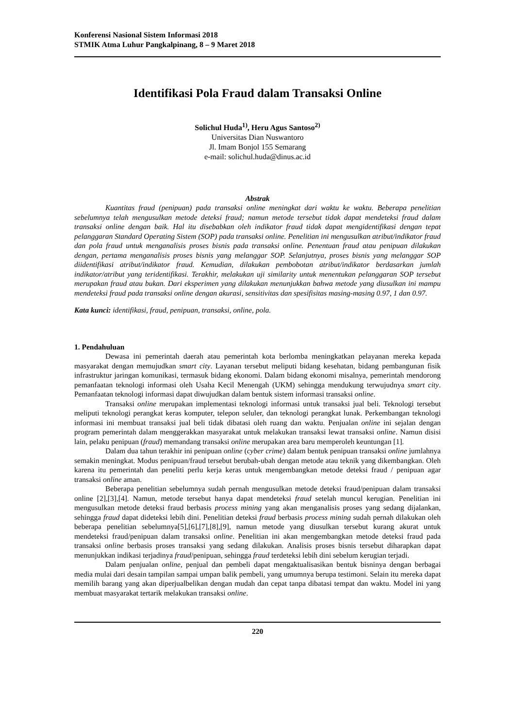Konferensi Nasional Sistem Informasi 2018
STMIK Atma Luhur Pangkalpinang, 8 – 9 Maret 2018
Identifikasi Pola Fraud dalam Transaksi Online
Solichul Huda<sup>1)</sup>, Heru Agus Santoso<sup>2)</sup>
Universitas Dian Nuswantoro
Jl. Imam Bonjol 155 Semarang
e-mail: solichul.huda@dinus.ac.id
Abstrak
Kuantitas fraud (penipuan) pada transaksi online meningkat dari waktu ke waktu. Beberapa penelitian sebelumnya telah mengusulkan metode deteksi fraud; namun metode tersebut tidak dapat mendeteksi fraud dalam transaksi online dengan baik. Hal itu disebabkan oleh indikator fraud tidak dapat mengidentifikasi dengan tepat pelanggaran Standard Operating Sistem (SOP) pada transaksi online. Penelitian ini mengusulkan atribut/indikator fraud dan pola fraud untuk menganalisis proses bisnis pada transaksi online. Penentuan fraud atau penipuan dilakukan dengan, pertama menganalisis proses bisnis yang melanggar SOP. Selanjutnya, proses bisnis yang melanggar SOP diidentifikasi atribut/indikator fraud. Kemudian, dilakukan pembobotan atribut/indikator berdasarkan jumlah indikator/atribut yang teridentifikasi. Terakhir, melakukan uji similarity untuk menentukan pelanggaran SOP tersebut merupakan fraud atau bukan. Dari eksperimen yang dilakukan menunjukkan bahwa metode yang diusulkan ini mampu mendeteksi fraud pada transaksi online dengan akurasi, sensitivitas dan spesifisitas masing-masing 0.97, 1 dan 0.97.
Kata kunci: identifikasi, fraud, penipuan, transaksi, online, pola.
1. Pendahuluan
Dewasa ini pemerintah daerah atau pemerintah kota berlomba meningkatkan pelayanan mereka kepada masyarakat dengan memujudkan smart city. Layanan tersebut meliputi bidang kesehatan, bidang pembangunan fisik infrastruktur jaringan komunikasi, termasuk bidang ekonomi. Dalam bidang ekonomi misalnya, pemerintah mendorong pemanfaatan teknologi informasi oleh Usaha Kecil Menengah (UKM) sehingga mendukung terwujudnya smart city. Pemanfaatan teknologi informasi dapat diwujudkan dalam bentuk sistem informasi transaksi online.
Transaksi online merupakan implementasi teknologi informasi untuk transaksi jual beli. Teknologi tersebut meliputi teknologi perangkat keras komputer, telepon seluler, dan teknologi perangkat lunak. Perkembangan teknologi informasi ini membuat transaksi jual beli tidak dibatasi oleh ruang dan waktu. Penjualan online ini sejalan dengan program pemerintah dalam menggerakkan masyarakat untuk melakukan transaksi lewat transaksi online. Namun disisi lain, pelaku penipuan (fraud) memandang transaksi online merupakan area baru memperoleh keuntungan [1].
Dalam dua tahun terakhir ini penipuan online (cyber crime) dalam bentuk penipuan transaksi online jumlahnya semakin meningkat. Modus penipuan/fraud tersebut berubah-ubah dengan metode atau teknik yang dikembangkan. Oleh karena itu pemerintah dan peneliti perlu kerja keras untuk mengembangkan metode deteksi fraud / penipuan agar transaksi online aman.
Beberapa penelitian sebelumnya sudah pernah mengusulkan metode deteksi fraud/penipuan dalam transaksi online [2],[3],[4]. Namun, metode tersebut hanya dapat mendeteksi fraud setelah muncul kerugian. Penelitian ini mengusulkan metode deteksi fraud berbasis process mining yang akan menganalisis proses yang sedang dijalankan, sehingga fraud dapat dideteksi lebih dini. Penelitian deteksi fraud berbasis process mining sudah pernah dilakukan oleh beberapa penelitian sebelumnya[5],[6],[7],[8],[9], namun metode yang diusulkan tersebut kurang akurat untuk mendeteksi fraud/penipuan dalam transaksi online. Penelitian ini akan mengembangkan metode deteksi fraud pada transaksi online berbasis proses transaksi yang sedang dilakukan. Analisis proses bisnis tersebut diharapkan dapat menunjukkan indikasi terjadinya fraud/penipuan, sehingga fraud terdeteksi lebih dini sebelum kerugian terjadi.
Dalam penjualan online, penjual dan pembeli dapat mengaktualisasikan bentuk bisninya dengan berbagai media mulai dari desain tampilan sampai umpan balik pembeli, yang umumnya berupa testimoni. Selain itu mereka dapat memilih barang yang akan diperjualbelikan dengan mudah dan cepat tanpa dibatasi tempat dan waktu. Model ini yang membuat masyarakat tertarik melakukan transaksi online.
220